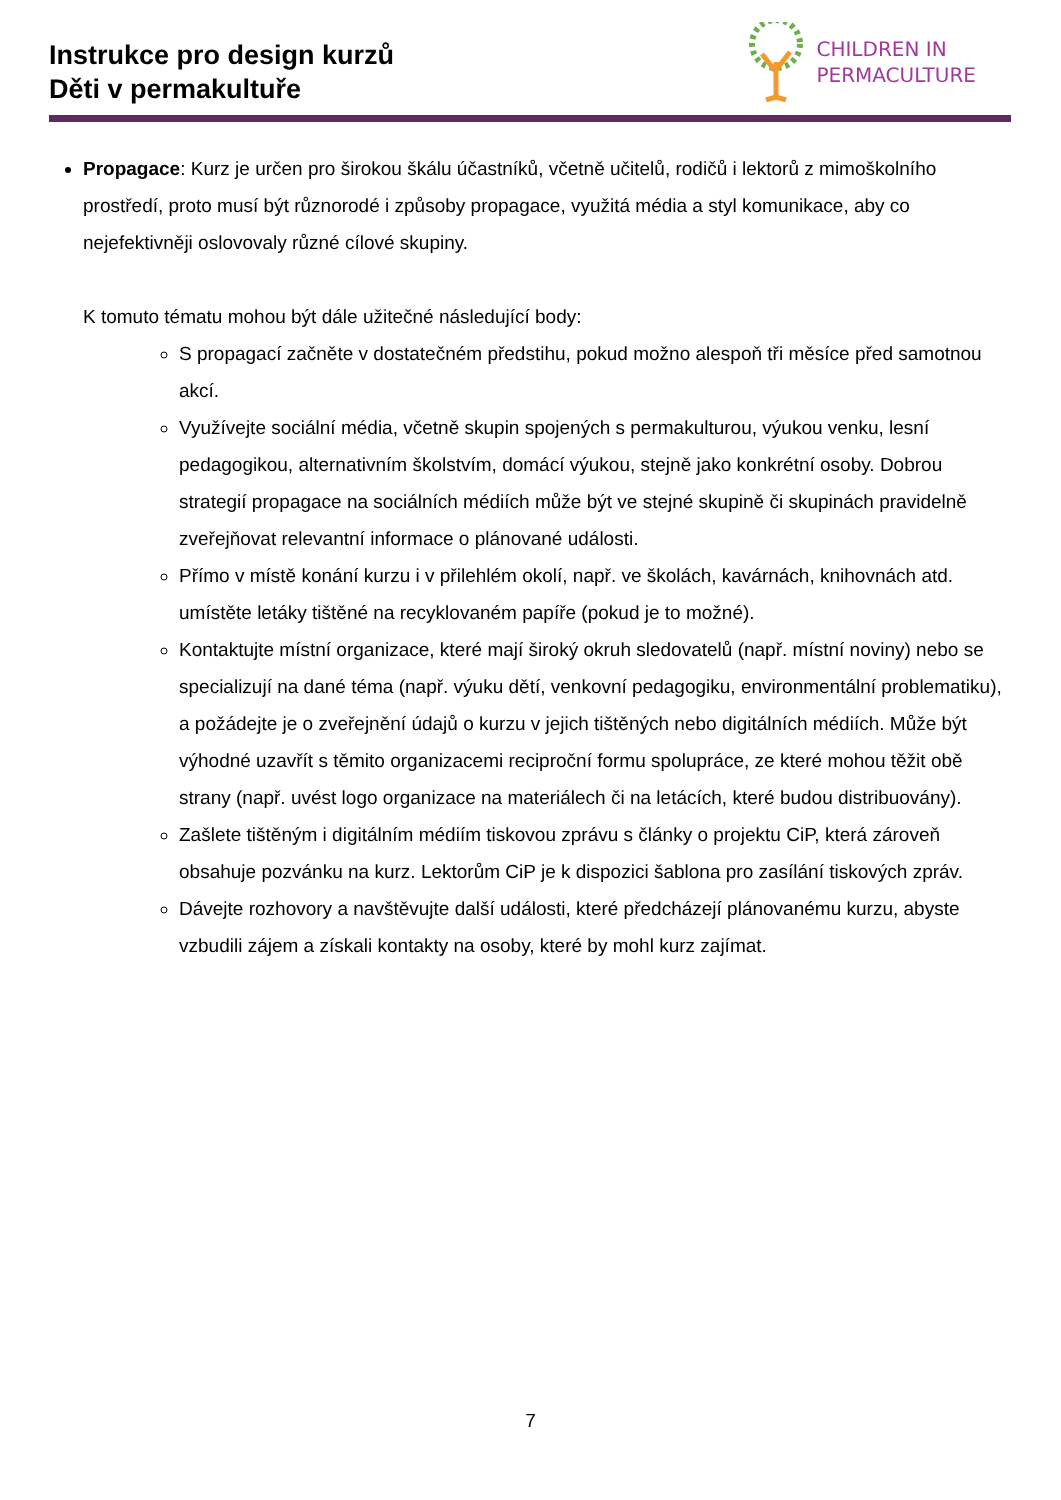Instrukce pro design kurzů
Děti v permakultuře
CHILDREN IN
PERMACULTURE
Propagace: Kurz je určen pro širokou škálu účastníků, včetně učitelů, rodičů i lektorů z mimoškolního prostředí, proto musí být různorodé i způsoby propagace, využitá média a styl komunikace, aby co nejefektivněji oslovovaly různé cílové skupiny.
K tomuto tématu mohou být dále užitečné následující body:
S propagací začněte v dostatečném předstihu, pokud možno alespoň tři měsíce před samotnou akcí.
Využívejte sociální média, včetně skupin spojených s permakulturou, výukou venku, lesní pedagogikou, alternativním školstvím, domácí výukou, stejně jako konkrétní osoby. Dobrou strategií propagace na sociálních médiích může být ve stejné skupině či skupinách pravidelně zveřejňovat relevantní informace o plánované události.
Přímo v místě konání kurzu i v přilehlém okolí, např. ve školách, kavárnách, knihovnách atd. umístěte letáky tištěné na recyklovaném papíře (pokud je to možné).
Kontaktujte místní organizace, které mají široký okruh sledovatelů (např. místní noviny) nebo se specializují na dané téma (např. výuku dětí, venkovní pedagogiku, environmentální problematiku), a požádejte je o zveřejnění údajů o kurzu v jejich tištěných nebo digitálních médiích. Může být výhodné uzavřít s těmito organizacemi reciproční formu spolupráce, ze které mohou těžit obě strany (např. uvést logo organizace na materiálech či na letácích, které budou distribuovány).
Zašlete tištěným i digitálním médiím tiskovou zprávu s články o projektu CiP, která zároveň obsahuje pozvánku na kurz. Lektorům CiP je k dispozici šablona pro zasílání tiskových zpráv.
Dávejte rozhovory a navštěvujte další události, které předcházejí plánovanému kurzu, abyste vzbudili zájem a získali kontakty na osoby, které by mohl kurz zajímat.
7